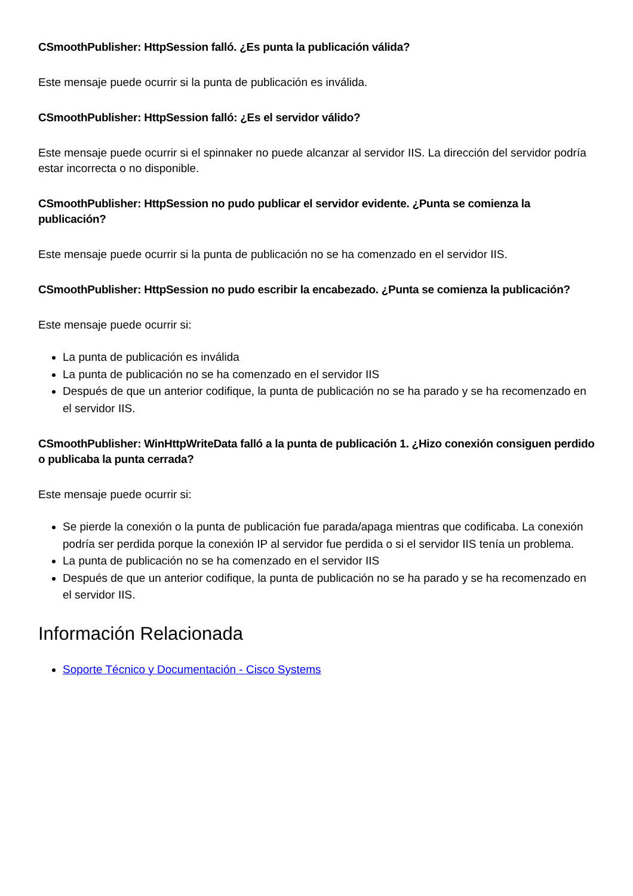CSmoothPublisher: HttpSession falló. ¿Es punta la publicación válida?
Este mensaje puede ocurrir si la punta de publicación es inválida.
CSmoothPublisher: HttpSession falló: ¿Es el servidor válido?
Este mensaje puede ocurrir si el spinnaker no puede alcanzar al servidor IIS. La dirección del servidor podría estar incorrecta o no disponible.
CSmoothPublisher: HttpSession no pudo publicar el servidor evidente. ¿Punta se comienza la publicación?
Este mensaje puede ocurrir si la punta de publicación no se ha comenzado en el servidor IIS.
CSmoothPublisher: HttpSession no pudo escribir la encabezado. ¿Punta se comienza la publicación?
Este mensaje puede ocurrir si:
La punta de publicación es inválida
La punta de publicación no se ha comenzado en el servidor IIS
Después de que un anterior codifique, la punta de publicación no se ha parado y se ha recomenzado en el servidor IIS.
CSmoothPublisher: WinHttpWriteData falló a la punta de publicación 1. ¿Hizo conexión consiguen perdido o publicaba la punta cerrada?
Este mensaje puede ocurrir si:
Se pierde la conexión o la punta de publicación fue parada/apaga mientras que codificaba. La conexión podría ser perdida porque la conexión IP al servidor fue perdida o si el servidor IIS tenía un problema.
La punta de publicación no se ha comenzado en el servidor IIS
Después de que un anterior codifique, la punta de publicación no se ha parado y se ha recomenzado en el servidor IIS.
Información Relacionada
Soporte Técnico y Documentación - Cisco Systems